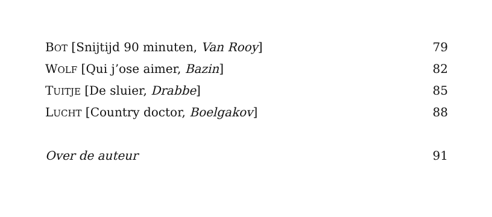BOT [Snijtijd 90 minuten, Van Rooy] 79
WOLF [Qui j’ose aimer, Bazin] 82
TUITJE [De sluier, Drabbe] 85
LUCHT [Country doctor, Boelgakov] 88
Over de auteur 91